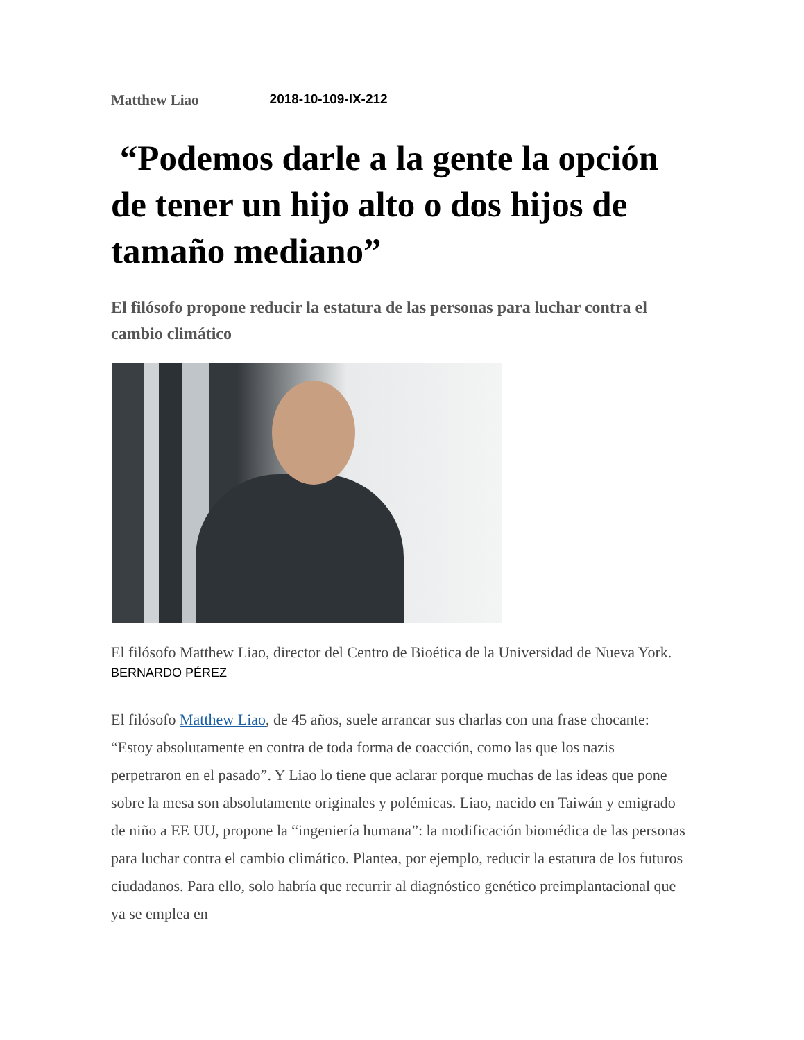Matthew Liao 2018-10-109-IX-212
“Podemos darle a la gente la opción de tener un hijo alto o dos hijos de tamaño mediano”
El filósofo propone reducir la estatura de las personas para luchar contra el cambio climático
El filósofo Matthew Liao, director del Centro de Bioética de la Universidad de Nueva York. BERNARDO PÉREZ
El filósofo Matthew Liao, de 45 años, suele arrancar sus charlas con una frase chocante: “Estoy absolutamente en contra de toda forma de coacción, como las que los nazis perpetraron en el pasado”. Y Liao lo tiene que aclarar porque muchas de las ideas que pone sobre la mesa son absolutamente originales y polémicas. Liao, nacido en Taiwán y emigrado de niño a EE UU, propone la “ingeniería humana”: la modificación biomédica de las personas para luchar contra el cambio climático. Plantea, por ejemplo, reducir la estatura de los futuros ciudadanos. Para ello, solo habría que recurrir al diagnóstico genético preimplantacional que ya se emplea en